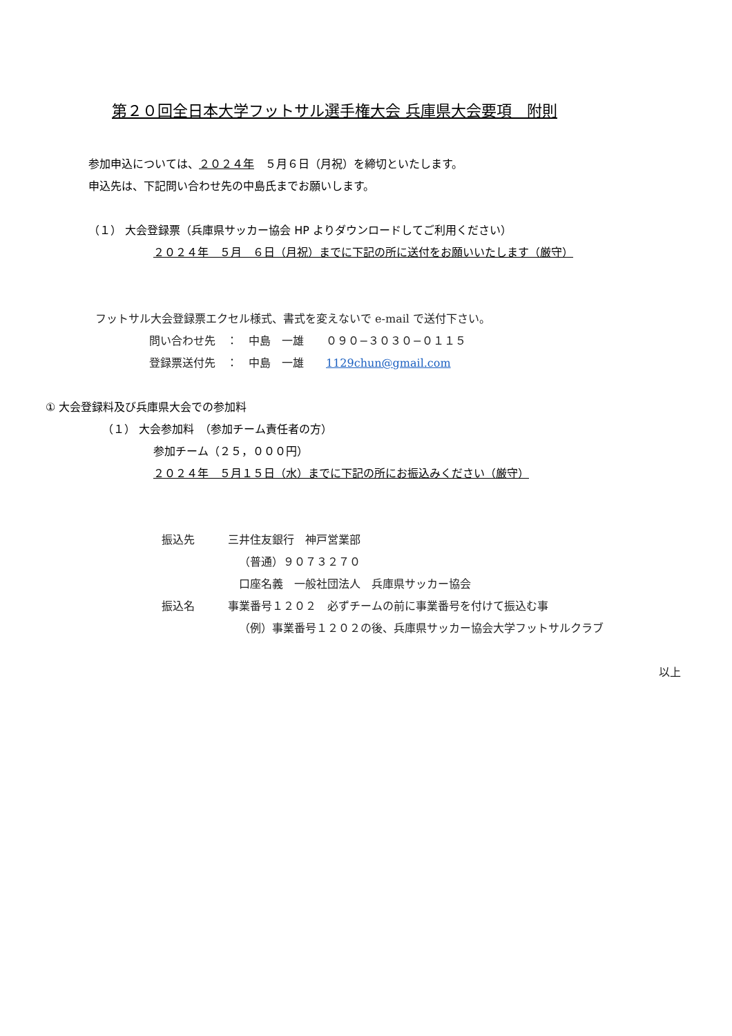第２０回全日本大学フットサル選手権大会 兵庫県大会要項　附則
参加申込については、２０２４年　５月６日（月祝）を締切といたします。
申込先は、下記問い合わせ先の中島氏までお願いします。
（１） 大会登録票（兵庫県サッカー協会 HP よりダウンロードしてご利用ください）
２０２４年　５月　６日（月祝）までに下記の所に送付をお願いいたします（厳守）
フットサル大会登録票エクセル様式、書式を変えないで e-mail で送付下さい。
問い合わせ先　：　中島　一雄　　０９０−３０３０−０１１５
登録票送付先　：　中島　一雄　　1129chun@gmail.com
① 大会登録料及び兵庫県大会での参加料
（１） 大会参加料　（参加チーム責任者の方）
参加チーム（２５，０００円）
２０２４年　５月１５日（水）までに下記の所にお振込みください（厳守）
振込先　　　三井住友銀行　神戸営業部
（普通）９０７３２７０
口座名義　一般社団法人　兵庫県サッカー協会
振込名　　　事業番号１２０２　必ずチームの前に事業番号を付けて振込む事
（例）事業番号１２０２の後、兵庫県サッカー協会大学フットサルクラブ
以上